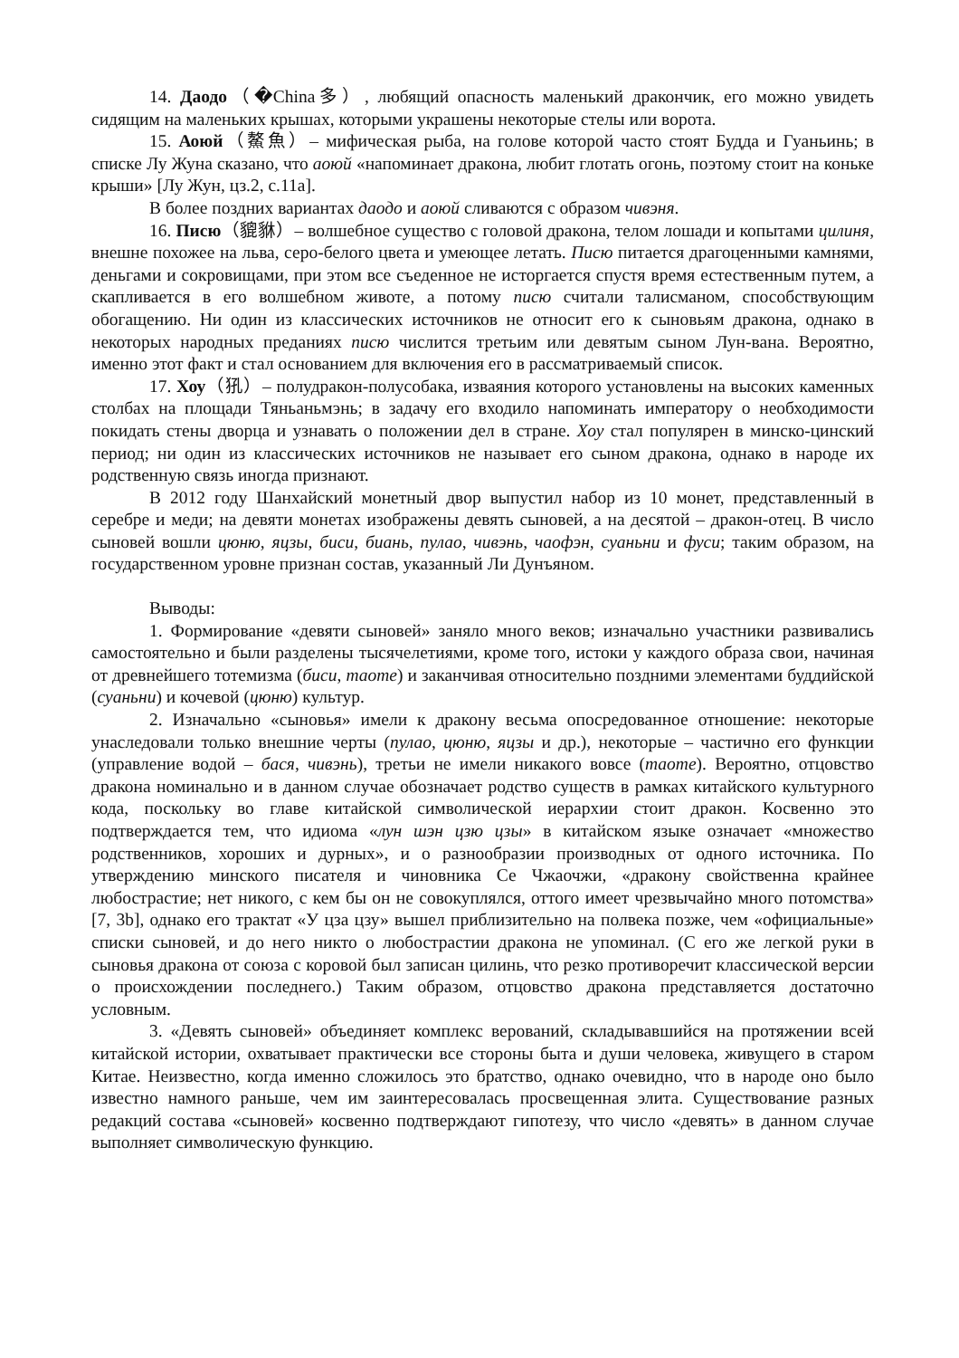14. Даодо（�China多）, любящий опасность маленький дракончик, его можно увидеть сидящим на маленьких крышах, которыми украшены некоторые стелы или ворота.
15. Аоюй（鰲魚）– мифическая рыба, на голове которой часто стоят Будда и Гуаньинь; в списке Лу Жуна сказано, что аоюй «напоминает дракона, любит глотать огонь, поэтому стоит на коньке крыши» [Лу Жун, цз.2, с.11а].
В более поздних вариантах даодо и аоюй сливаются с образом чивэня.
16. Писю（貔貅）– волшебное существо с головой дракона, телом лошади и копытами цилиня, внешне похожее на льва, серо-белого цвета и умеющее летать. Писю питается драгоценными камнями, деньгами и сокровищами, при этом все съеденное не исторгается спустя время естественным путем, а скапливается в его волшебном животе, а потому писю считали талисманом, способствующим обогащению. Ни один из классических источников не относит его к сыновьям дракона, однако в некоторых народных преданиях писю числится третьим или девятым сыном Лун-вана. Вероятно, именно этот факт и стал основанием для включения его в рассматриваемый список.
17. Хоу（犼）– полудракон-полусобака, изваяния которого установлены на высоких каменных столбах на площади Тяньаньмэнь; в задачу его входило напоминать императору о необходимости покидать стены дворца и узнавать о положении дел в стране. Хоу стал популярен в минско-цинский период; ни один из классических источников не называет его сыном дракона, однако в народе их родственную связь иногда признают.
В 2012 году Шанхайский монетный двор выпустил набор из 10 монет, представленный в серебре и меди; на девяти монетах изображены девять сыновей, а на десятой – дракон-отец. В число сыновей вошли цюню, яцзы, биси, биань, пулао, чивэнь, чаофэн, суаньни и фуси; таким образом, на государственном уровне признан состав, указанный Ли Дунъяном.
Выводы:
1. Формирование «девяти сыновей» заняло много веков; изначально участники развивались самостоятельно и были разделены тысячелетиями, кроме того, истоки у каждого образа свои, начиная от древнейшего тотемизма (биси, таоте) и заканчивая относительно поздними элементами буддийской (суаньни) и кочевой (цюню) культур.
2. Изначально «сыновья» имели к дракону весьма опосредованное отношение: некоторые унаследовали только внешние черты (пулао, цюню, яцзы и др.), некоторые – частично его функции (управление водой – бася, чивэнь), третьи не имели никакого вовсе (таоте). Вероятно, отцовство дракона номинально и в данном случае обозначает родство существ в рамках китайского культурного кода, поскольку во главе китайской символической иерархии стоит дракон. Косвенно это подтверждается тем, что идиома «лун шэн цзю цзы» в китайском языке означает «множество родственников, хороших и дурных», и о разнообразии производных от одного источника. По утверждению минского писателя и чиновника Се Чжаочжи, «дракону свойственна крайнее любострастие; нет никого, с кем бы он не совокуплялся, оттого имеет чрезвычайно много потомства» [7, 3b], однако его трактат «У цза цзу» вышел приблизительно на полвека позже, чем «официальные» списки сыновей, и до него никто о любострастии дракона не упоминал. (С его же легкой руки в сыновья дракона от союза с коровой был записан цилинь, что резко противоречит классической версии о происхождении последнего.) Таким образом, отцовство дракона представляется достаточно условным.
3. «Девять сыновей» объединяет комплекс верований, складывавшийся на протяжении всей китайской истории, охватывает практически все стороны быта и души человека, живущего в старом Китае. Неизвестно, когда именно сложилось это братство, однако очевидно, что в народе оно было известно намного раньше, чем им заинтересовалась просвещенная элита. Существование разных редакций состава «сыновей» косвенно подтверждают гипотезу, что число «девять» в данном случае выполняет символическую функцию.